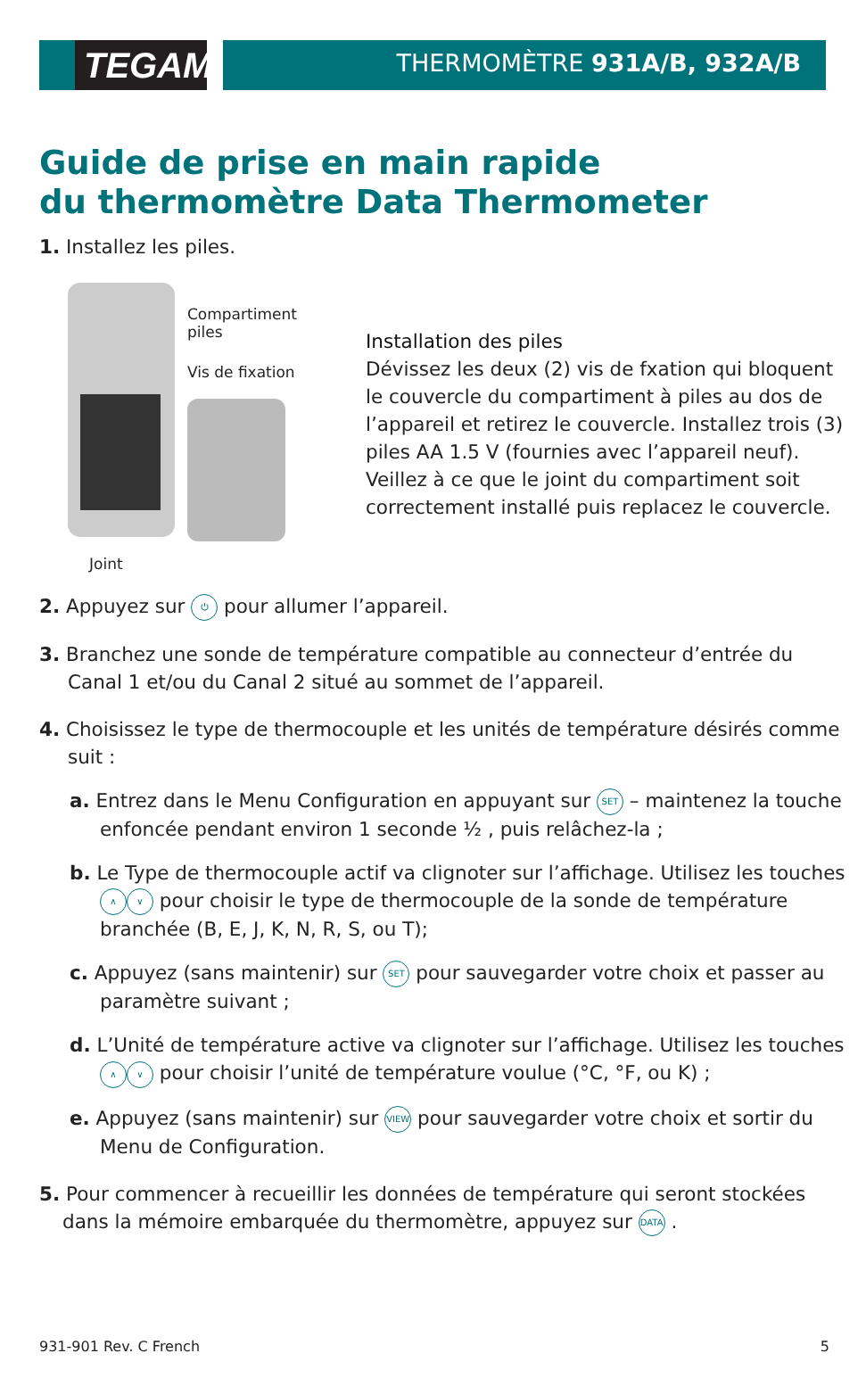TEGAM
THERMOMÈTRE 931A/B, 932A/B
Guide de prise en main rapide
du thermomètre Data Thermometer
1. Installez les piles.
Compartiment
piles
Vis de fixation
Joint
Installation des piles
Dévissez les deux (2) vis de fxation qui bloquent le couvercle du compartiment à piles au dos de l’appareil et retirez le couvercle. Installez trois (3) piles AA 1.5 V (fournies avec l’appareil neuf). Veillez à ce que le joint du compartiment soit correctement installé puis replacez le couvercle.
2. Appuyez sur ⏻ pour allumer l’appareil.
3. Branchez une sonde de température compatible au connecteur d’entrée du Canal 1 et/ou du Canal 2 situé au sommet de l’appareil.
4. Choisissez le type de thermocouple et les unités de température désirés comme suit :
a. Entrez dans le Menu Configuration en appuyant sur SET – maintenez la touche enfoncée pendant environ 1 seconde ½ , puis relâchez-la ;
b. Le Type de thermocouple actif va clignoter sur l’affichage. Utilisez les touches ∧ ∨ pour choisir le type de thermocouple de la sonde de température branchée (B, E, J, K, N, R, S, ou T);
c. Appuyez (sans maintenir) sur SET pour sauvegarder votre choix et passer au paramètre suivant ;
d. L’Unité de température active va clignoter sur l’affichage. Utilisez les touches ∧ ∨ pour choisir l’unité de température voulue (°C, °F, ou K) ;
e. Appuyez (sans maintenir) sur VIEW pour sauvegarder votre choix et sortir du Menu de Configuration.
5. Pour commencer à recueillir les données de température qui seront stockées dans la mémoire embarquée du thermomètre, appuyez sur DATA .
931-901 Rev. C French 5